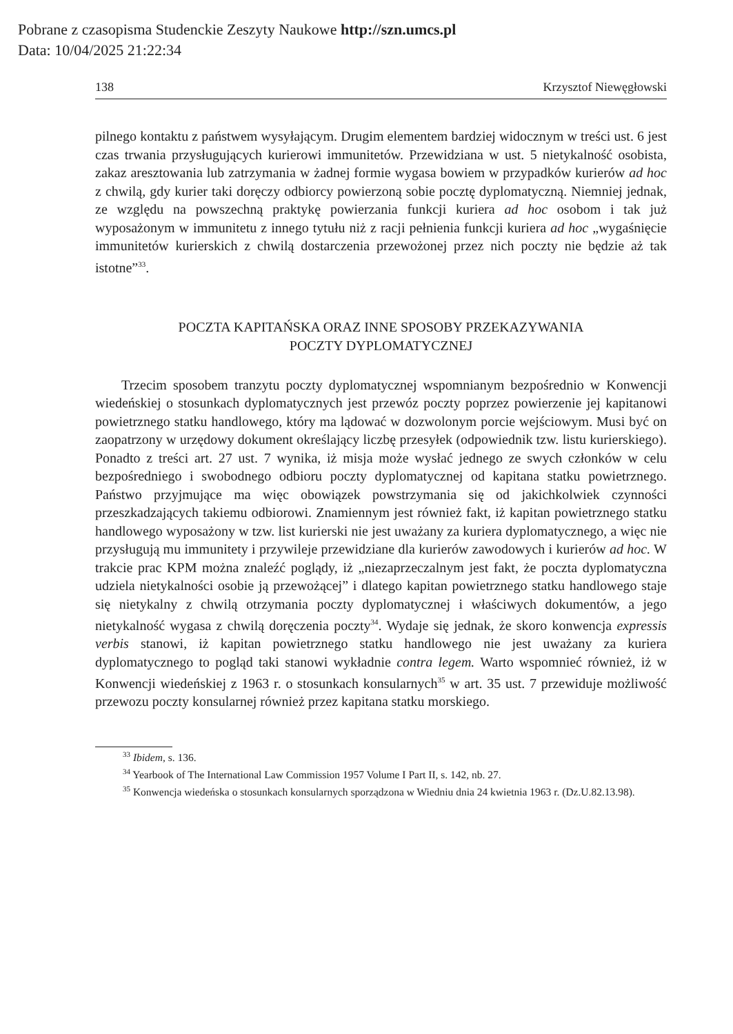Pobrane z czasopisma Studenckie Zeszyty Naukowe http://szn.umcs.pl
Data: 10/04/2025 21:22:34
138 Krzysztof Niewęgłowski
pilnego kontaktu z państwem wysyłającym. Drugim elementem bardziej widocznym w treści ust. 6 jest czas trwania przysługujących kurierowi immunitetów. Przewidziana w ust. 5 nietykalność osobista, zakaz aresztowania lub zatrzymania w żadnej formie wygasa bowiem w przypadków kurierów ad hoc z chwilą, gdy kurier taki doręczy odbiorcy powierzoną sobie pocztę dyplomatyczną. Niemniej jednak, ze względu na powszechną praktykę powierzania funkcji kuriera ad hoc osobom i tak już wyposażonym w immunitetu z innego tytułu niż z racji pełnienia funkcji kuriera ad hoc „wygaśnięcie immunitetów kurierskich z chwilą dostarczenia przewożonej przez nich poczty nie będzie aż tak istotne”<sup>33</sup>.
POCZTA KAPITAŃSKA ORAZ INNE SPOSOBY PRZEKAZYWANIA
POCZTY DYPLOMATYCZNEJ
Trzecim sposobem tranzytu poczty dyplomatycznej wspomnianym bezpośrednio w Konwencji wiedeńskiej o stosunkach dyplomatycznych jest przewóz poczty poprzez powierzenie jej kapitanowi powietrznego statku handlowego, który ma lądować w dozwolonym porcie wejściowym. Musi być on zaopatrzony w urzędowy dokument określający liczbę przesyłek (odpowiednik tzw. listu kurierskiego). Ponadto z treści art. 27 ust. 7 wynika, iż misja może wysłać jednego ze swych członków w celu bezpośredniego i swobodnego odbioru poczty dyplomatycznej od kapitana statku powietrznego. Państwo przyjmujące ma więc obowiązek powstrzymania się od jakichkolwiek czynności przeszkadzających takiemu odbiorowi. Znamiennym jest również fakt, iż kapitan powietrznego statku handlowego wyposażony w tzw. list kurierski nie jest uważany za kuriera dyplomatycznego, a więc nie przysługują mu immunitety i przywileje przewidziane dla kurierów zawodowych i kurierów ad hoc. W trakcie prac KPM można znaleźć poglądy, iż „niezaprzeczalnym jest fakt, że poczta dyplomatyczna udziela nietykalności osobie ją przewożącej” i dlatego kapitan powietrznego statku handlowego staje się nietykalny z chwilą otrzymania poczty dyplomatycznej i właściwych dokumentów, a jego nietykalność wygasa z chwilą doręczenia poczty<sup>34</sup>. Wydaje się jednak, że skoro konwencja expressis verbis stanowi, iż kapitan powietrznego statku handlowego nie jest uważany za kuriera dyplomatycznego to pogląd taki stanowi wykładnie contra legem. Warto wspomnieć również, iż w Konwencji wiedeńskiej z 1963 r. o stosunkach konsularnych<sup>35</sup> w art. 35 ust. 7 przewiduje możliwość przewozu poczty konsularnej również przez kapitana statku morskiego.
<sup>33</sup> Ibidem, s. 136.
<sup>34</sup> Yearbook of The International Law Commission 1957 Volume I Part II, s. 142, nb. 27.
<sup>35</sup> Konwencja wiedeńska o stosunkach konsularnych sporządzona w Wiedniu dnia 24 kwietnia 1963 r. (Dz.U.82.13.98).